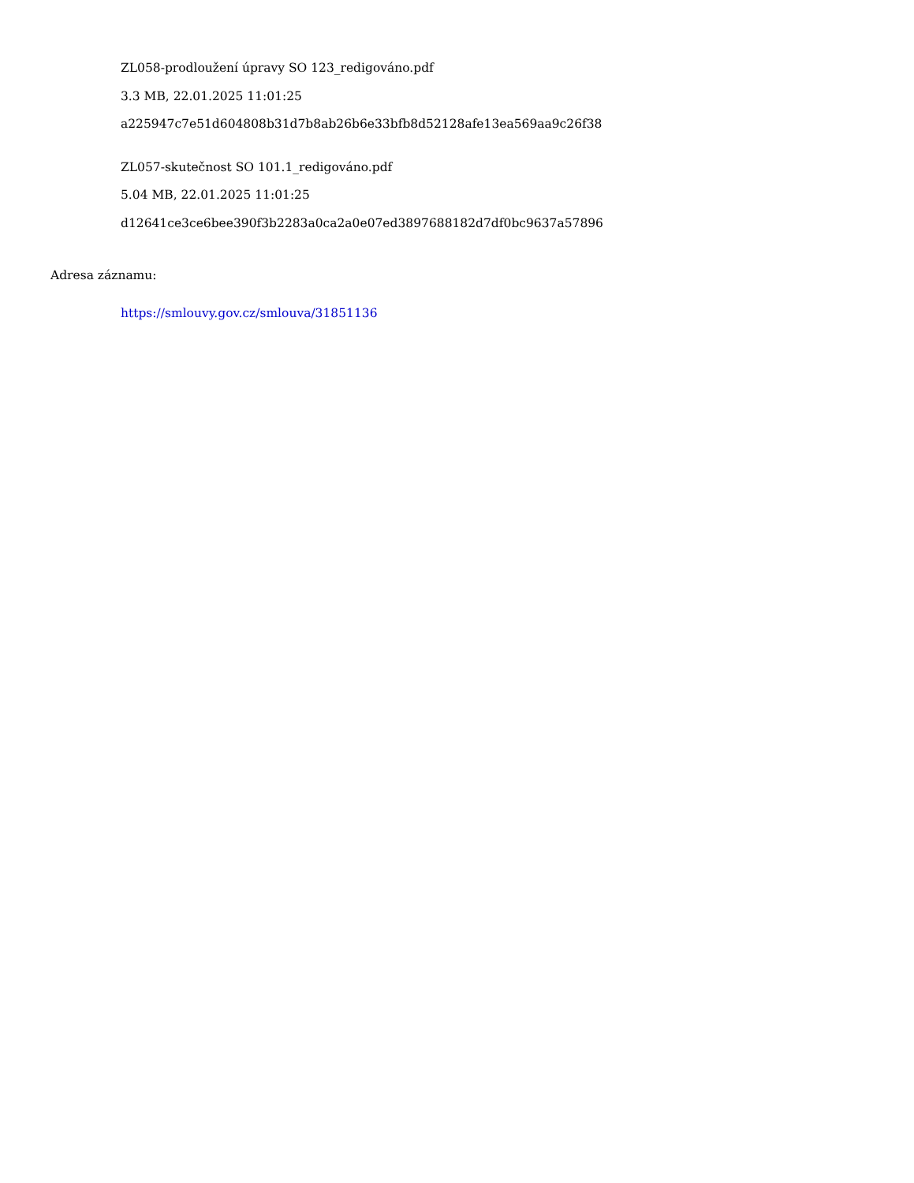ZL058-prodloužení úpravy SO 123_redigováno.pdf
3.3 MB, 22.01.2025 11:01:25
a225947c7e51d604808b31d7b8ab26b6e33bfb8d52128afe13ea569aa9c26f38
ZL057-skutečnost SO 101.1_redigováno.pdf
5.04 MB, 22.01.2025 11:01:25
d12641ce3ce6bee390f3b2283a0ca2a0e07ed3897688182d7df0bc9637a57896
Adresa záznamu:
https://smlouvy.gov.cz/smlouva/31851136